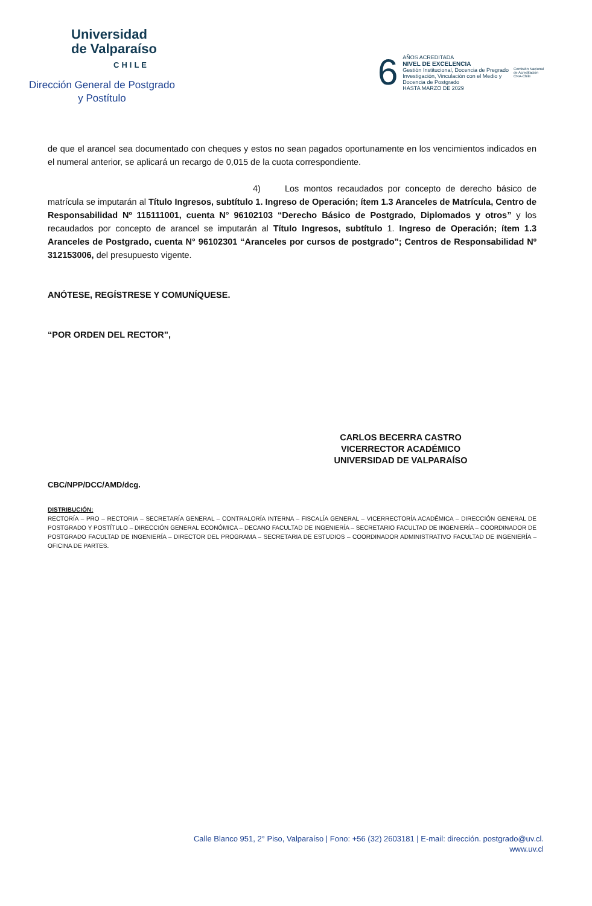Universidad
de Valparaíso
CHILE
Dirección General de Postgrado
y Postítulo
6
AÑOS ACREDITADA
NIVEL DE EXCELENCIA
Gestión Institucional, Docencia de Pregrado
Investigación, Vinculación con el Medio y
Docencia de Postgrado
HASTA MARZO DE 2029
Comisión Nacional
de Acreditación
CNA-Chile
de que el arancel sea documentado con cheques y estos no sean pagados oportunamente en los vencimientos indicados en el numeral anterior, se aplicará un recargo de 0,015 de la cuota correspondiente.
4) Los montos recaudados por concepto de derecho básico de matrícula se imputarán al Título Ingresos, subtítulo 1. Ingreso de Operación; ítem 1.3 Aranceles de Matrícula, Centro de Responsabilidad Nº 115111001, cuenta N° 96102103 “Derecho Básico de Postgrado, Diplomados y otros” y los recaudados por concepto de arancel se imputarán al Título Ingresos, subtítulo 1. Ingreso de Operación; ítem 1.3 Aranceles de Postgrado, cuenta N° 96102301 “Aranceles por cursos de postgrado”; Centros de Responsabilidad Nº 312153006, del presupuesto vigente.
ANÓTESE, REGÍSTRESE Y COMUNÍQUESE.
“POR ORDEN DEL RECTOR”,
CARLOS BECERRA CASTRO
VICERRECTOR ACADÉMICO
UNIVERSIDAD DE VALPARAÍSO
CBC/NPP/DCC/AMD/dcg.
DISTRIBUCIÓN:
RECTORÍA – PRO – RECTORIA – SECRETARÍA GENERAL – CONTRALORÍA INTERNA – FISCALÍA GENERAL – VICERRECTORÍA ACADÉMICA – DIRECCIÓN GENERAL DE POSTGRADO Y POSTÍTULO – DIRECCIÓN GENERAL ECONÓMICA – DECANO FACULTAD DE INGENIERÍA – SECRETARIO FACULTAD DE INGENIERÍA – COORDINADOR DE POSTGRADO FACULTAD DE INGENIERÍA – DIRECTOR DEL PROGRAMA – SECRETARIA DE ESTUDIOS – COORDINADOR ADMINISTRATIVO FACULTAD DE INGENIERÍA – OFICINA DE PARTES.
Calle Blanco 951, 2° Piso, Valparaíso | Fono: +56 (32) 2603181 | E-mail: dirección. postgrado@uv.cl.
www.uv.cl